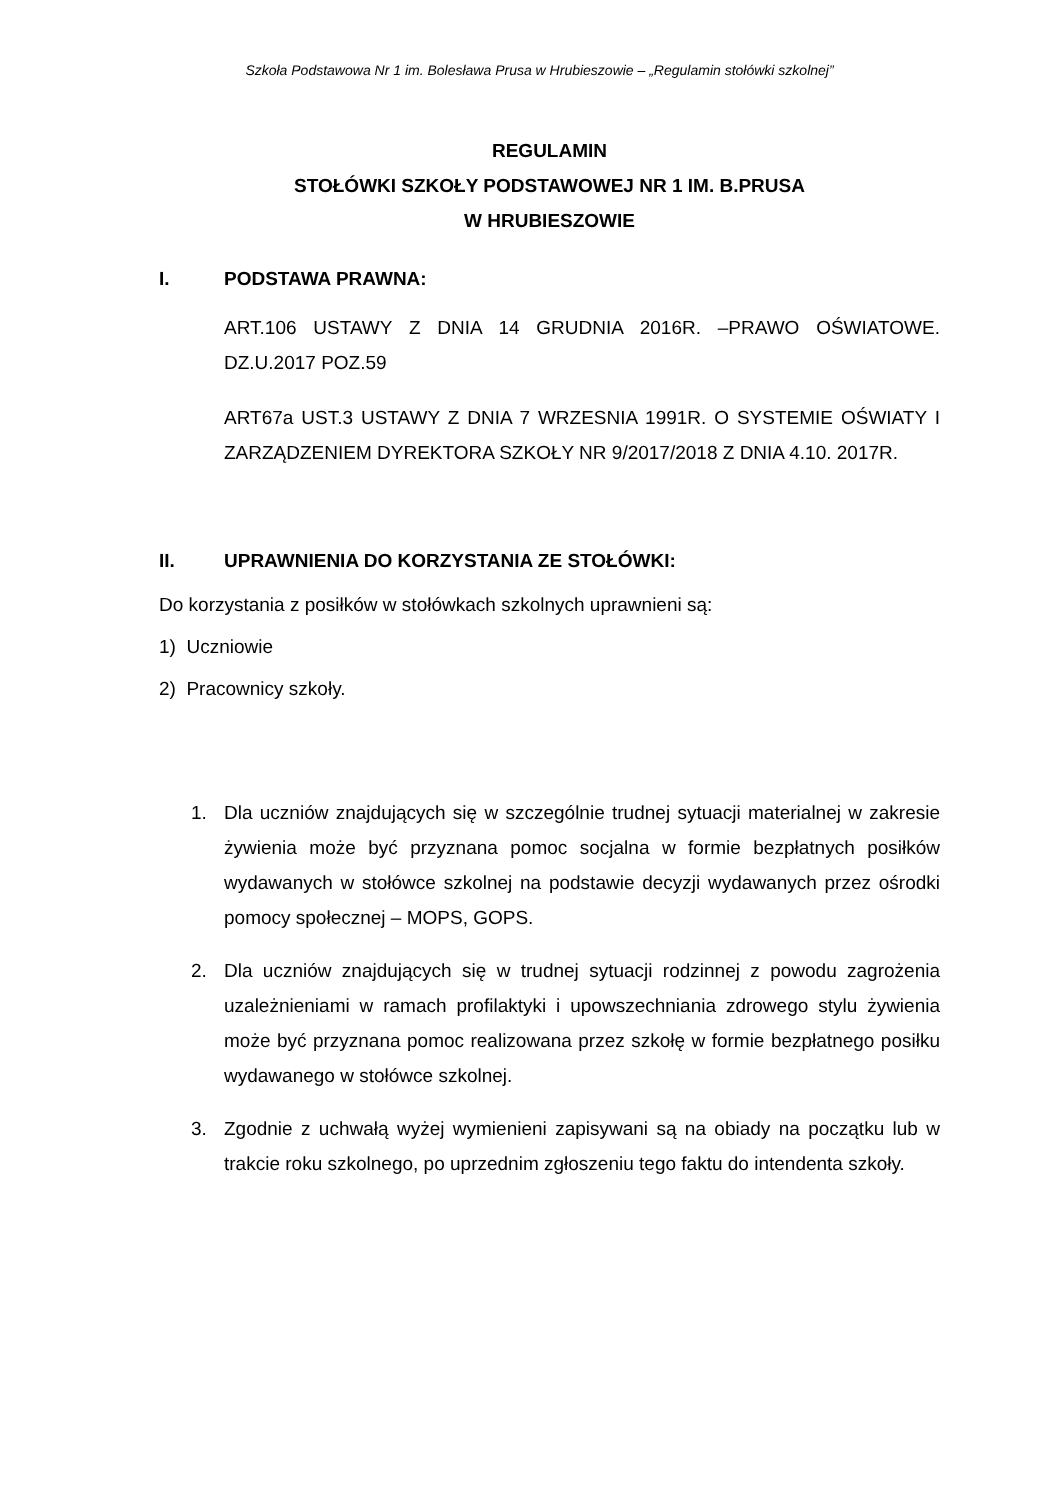Szkoła Podstawowa Nr 1 im. Bolesława Prusa w Hrubieszowie – „Regulamin stołówki szkolnej”
REGULAMIN
STOŁÓWKI SZKOŁY PODSTAWOWEJ NR 1 IM. B.PRUSA
W HRUBIESZOWIE
I. PODSTAWA PRAWNA:
ART.106 USTAWY Z DNIA 14 GRUDNIA 2016R. –PRAWO OŚWIATOWE. DZ.U.2017 POZ.59
ART67a UST.3 USTAWY Z DNIA 7 WRZESNIA 1991R. O SYSTEMIE OŚWIATY I ZARZĄDZENIEM DYREKTORA SZKOŁY NR 9/2017/2018 Z DNIA 4.10. 2017R.
II. UPRAWNIENIA DO KORZYSTANIA ZE STOŁÓWKI:
Do korzystania z posiłków w stołówkach szkolnych uprawnieni są:
1) Uczniowie
2) Pracownicy szkoły.
1. Dla uczniów znajdujących się w szczególnie trudnej sytuacji materialnej w zakresie żywienia może być przyznana pomoc socjalna w formie bezpłatnych posiłków wydawanych w stołówce szkolnej na podstawie decyzji wydawanych przez ośrodki pomocy społecznej – MOPS, GOPS.
2. Dla uczniów znajdujących się w trudnej sytuacji rodzinnej z powodu zagrożenia uzależnieniami w ramach profilaktyki i upowszechniania zdrowego stylu żywienia może być przyznana pomoc realizowana przez szkołę w formie bezpłatnego posiłku wydawanego w stołówce szkolnej.
3. Zgodnie z uchwałą wyżej wymienieni zapisywani są na obiady na początku lub w trakcie roku szkolnego, po uprzednim zgłoszeniu tego faktu do intendenta szkoły.